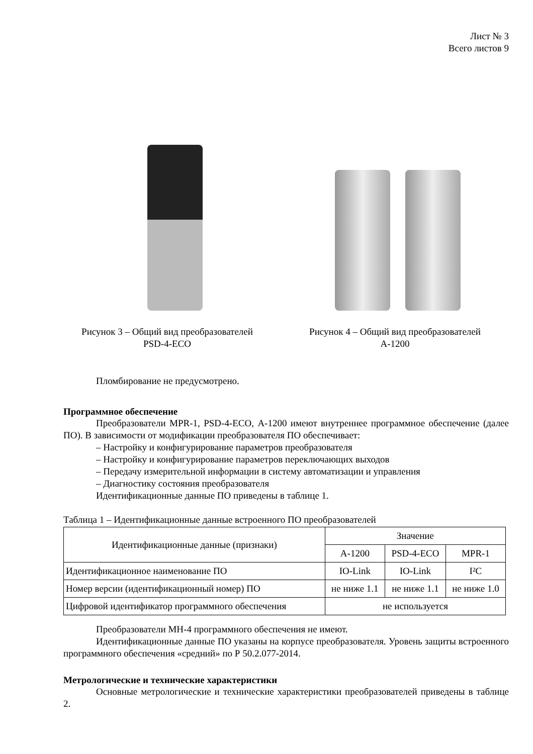Лист № 3
Всего листов 9
Рисунок 3 – Общий вид преобразователей
PSD-4-ECO
Рисунок 4 – Общий вид преобразователей
А-1200
Пломбирование не предусмотрено.
Программное обеспечение
Преобразователи MPR-1, PSD-4-ECO, А-1200 имеют внутреннее программное обеспечение (далее ПО). В зависимости от модификации преобразователя ПО обеспечивает:
– Настройку и конфигурирование параметров преобразователя
– Настройку и конфигурирование параметров переключающих выходов
– Передачу измерительной информации в систему автоматизации и управления
– Диагностику состояния преобразователя
Идентификационные данные ПО приведены в таблице 1.
Таблица 1 – Идентификационные данные встроенного ПО преобразователей
| Идентификационные данные (признаки) | Значение | | |
| --- | --- | --- | --- |
| | А-1200 | PSD-4-ECO | MPR-1 |
| Идентификационное наименование ПО | IO-Link | IO-Link | I²C |
| Номер версии (идентификационный номер) ПО | не ниже 1.1 | не ниже 1.1 | не ниже 1.0 |
| Цифровой идентификатор программного обеспечения | не используется | | |
Преобразователи MH-4 программного обеспечения не имеют.
Идентификационные данные ПО указаны на корпусе преобразователя. Уровень защиты встроенного программного обеспечения «средний» по Р 50.2.077-2014.
Метрологические и технические характеристики
Основные метрологические и технические характеристики преобразователей приведены в таблице 2.